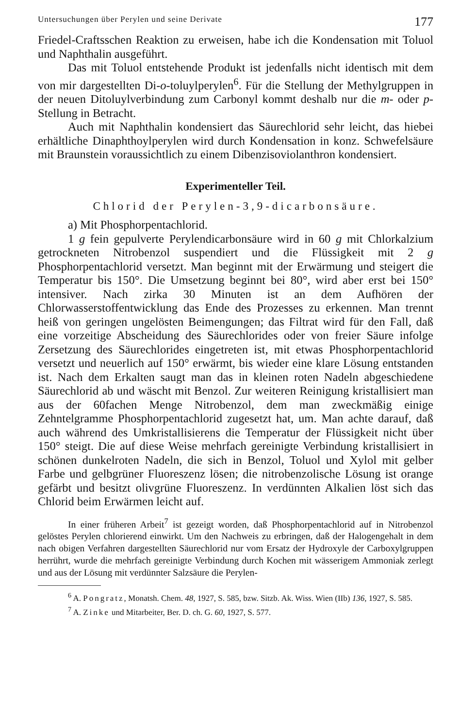Untersuchungen über Perylen und seine Derivate 177
Friedel-Craftsschen Reaktion zu erweisen, habe ich die Kondensation mit Toluol und Naphthalin ausgeführt.
Das mit Toluol entstehende Produkt ist jedenfalls nicht identisch mit dem von mir dargestellten Di-o-toluylperylen<sup>6</sup>. Für die Stellung der Methylgruppen in der neuen Ditoluylverbindung zum Carbonyl kommt deshalb nur die m- oder p-Stellung in Betracht.
Auch mit Naphthalin kondensiert das Säurechlorid sehr leicht, das hiebei erhältliche Dinaphthoylperylen wird durch Kondensation in konz. Schwefelsäure mit Braunstein voraussichtlich zu einem Dibenzisoviolanthron kondensiert.
Experimenteller Teil.
Chlorid der Perylen-3,9-dicarbonsäure.
a) Mit Phosphorpentachlorid.
1 g fein gepulverte Perylendicarbonsäure wird in 60 g mit Chlorkalzium getrockneten Nitrobenzol suspendiert und die Flüssigkeit mit 2 g Phosphorpentachlorid versetzt. Man beginnt mit der Erwärmung und steigert die Temperatur bis 150°. Die Umsetzung beginnt bei 80°, wird aber erst bei 150° intensiver. Nach zirka 30 Minuten ist an dem Aufhören der Chlorwasserstoffentwicklung das Ende des Prozesses zu erkennen. Man trennt heiß von geringen ungelösten Beimengungen; das Filtrat wird für den Fall, daß eine vorzeitige Abscheidung des Säurechlorides oder von freier Säure infolge Zersetzung des Säurechlorides eingetreten ist, mit etwas Phosphorpentachlorid versetzt und neuerlich auf 150° erwärmt, bis wieder eine klare Lösung entstanden ist. Nach dem Erkalten saugt man das in kleinen roten Nadeln abgeschiedene Säurechlorid ab und wäscht mit Benzol. Zur weiteren Reinigung kristallisiert man aus der 60fachen Menge Nitrobenzol, dem man zweckmäßig einige Zehntelgramme Phosphorpentachlorid zugesetzt hat, um. Man achte darauf, daß auch während des Umkristallisierens die Temperatur der Flüssigkeit nicht über 150° steigt. Die auf diese Weise mehrfach gereinigte Verbindung kristallisiert in schönen dunkelroten Nadeln, die sich in Benzol, Toluol und Xylol mit gelber Farbe und gelbgrüner Fluoreszenz lösen; die nitrobenzolische Lösung ist orange gefärbt und besitzt olivgrüne Fluoreszenz. In verdünnten Alkalien löst sich das Chlorid beim Erwärmen leicht auf.
In einer früheren Arbeit<sup>7</sup> ist gezeigt worden, daß Phosphorpentachlorid auf in Nitrobenzol gelöstes Perylen chlorierend einwirkt. Um den Nachweis zu erbringen, daß der Halogengehalt in dem nach obigen Verfahren dargestellten Säurechlorid nur vom Ersatz der Hydroxyle der Carboxylgruppen herrührt, wurde die mehrfach gereinigte Verbindung durch Kochen mit wässerigem Ammoniak zerlegt und aus der Lösung mit verdünnter Salzsäure die Perylen-
<sup>6</sup> A. Pongratz, Monatsh. Chem. 48, 1927, S. 585, bzw. Sitzb. Ak. Wiss. Wien (IIb) 136, 1927, S. 585.
<sup>7</sup> A. Zinke und Mitarbeiter, Ber. D. ch. G. 60, 1927, S. 577.